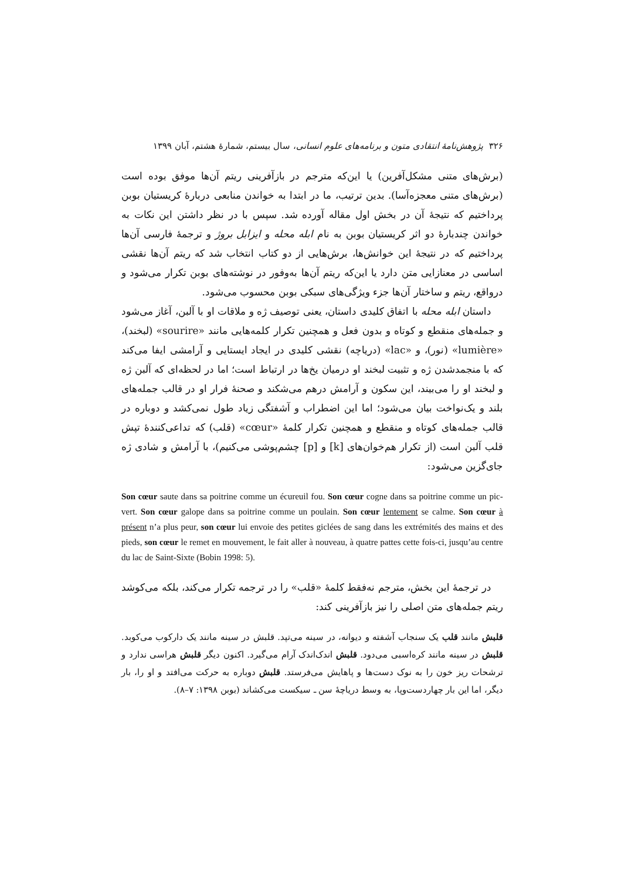۳۲۶ پژوهش‌نامهٔ انتقادی متون و برنامه‌های علوم انسانی، سال بیستم، شمارهٔ هشتم، آبان ۱۳۹۹
(برش‌های متنی مشکل‌آفرین) یا این‌که مترجم در بازآفرینی ریتم آن‌ها موفق بوده است (برش‌های متنی معجزه‌آسا). بدین ترتیب، ما در ابتدا به خواندن منابعی دربارهٔ کریستیان بوبن پرداختیم که نتیجهٔ آن در بخش اول مقاله آورده شد. سپس با در نظر داشتن این نکات به خواندن چندبارهٔ دو اثر کریستیان بوبن به نام ابله محله و ایزابل بروژ و ترجمهٔ فارسی آن‌ها پرداختیم که در نتیجهٔ این خوانش‌ها، برش‌هایی از دو کتاب انتخاب شد که ریتم آن‌ها نقشی اساسی در معنازایی متن دارد یا این‌که ریتم آن‌ها به‌وفور در نوشته‌های بوبن تکرار می‌شود و درواقع، ریتم و ساختار آن‌ها جزء ویژگی‌های سبکی بوبن محسوب می‌شود.
داستان ابله محله با اتفاق کلیدی داستان، یعنی توصیف ژه و ملاقات او با آلبن، آغاز می‌شود و جمله‌های منقطع و کوتاه و بدون فعل و همچنین تکرار کلمه‌هایی مانند «sourire» (لبخند)، «lumière» (نور)، و «lac» (دریاچه) نقشی کلیدی در ایجاد ایستایی و آرامشی ایفا می‌کند که با منجمدشدن ژه و تثبیت لبخند او درمیان یخ‌ها در ارتباط است؛ اما در لحظه‌ای که آلبن ژه و لبخند او را می‌بیند، این سکون و آرامش درهم می‌شکند و صحنهٔ فرار او در قالب جمله‌های بلند و یک‌نواخت بیان می‌شود؛ اما این اضطراب و آشفتگی زیاد طول نمی‌کشد و دوباره در قالب جمله‌های کوتاه و منقطع و همچنین تکرار کلمهٔ «cœur» (قلب) که تداعی‌کنندهٔ تپش قلب آلبن است (از تکرار هم‌خوان‌های [k] و [p] چشم‌پوشی می‌کنیم)، با آرامش و شادی ژه جای‌گزین می‌شود:
Son cœur saute dans sa poitrine comme un écureuil fou. Son cœur cogne dans sa poitrine comme un pic-vert. Son cœur galope dans sa poitrine comme un poulain. Son cœur lentement se calme. Son cœur à présent n’a plus peur, son cœur lui envoie des petites giclées de sang dans les extrémités des mains et des pieds, son cœur le remet en mouvement, le fait aller à nouveau, à quatre pattes cette fois-ci, jusqu’au centre du lac de Saint-Sixte (Bobin 1998: 5).
در ترجمهٔ این بخش، مترجم نه‌فقط کلمهٔ «قلب» را در ترجمه تکرار می‌کند، بلکه می‌کوشد ریتم جمله‌های متن اصلی را نیز بازآفرینی کند:
قلبش مانند قلب یک سنجاب آشفته و دیوانه، در سینه می‌تپد. قلبش در سینه مانند یک دارکوب می‌کوبد. قلبش در سینه مانند کره‌اسبی می‌دود. قلبش اندک‌اندک آرام می‌گیرد. اکنون دیگر قلبش هراسی ندارد و ترشحات ریز خون را به نوک دست‌ها و پاهایش می‌فرستد. قلبش دوباره به حرکت می‌افتد و او را، بار دیگر، اما این بار چهاردست‌وپا، به وسط دریاچهٔ سن ـ سیکست می‌کشاند (بوبن ۱۳۹۸: ۷–۸).